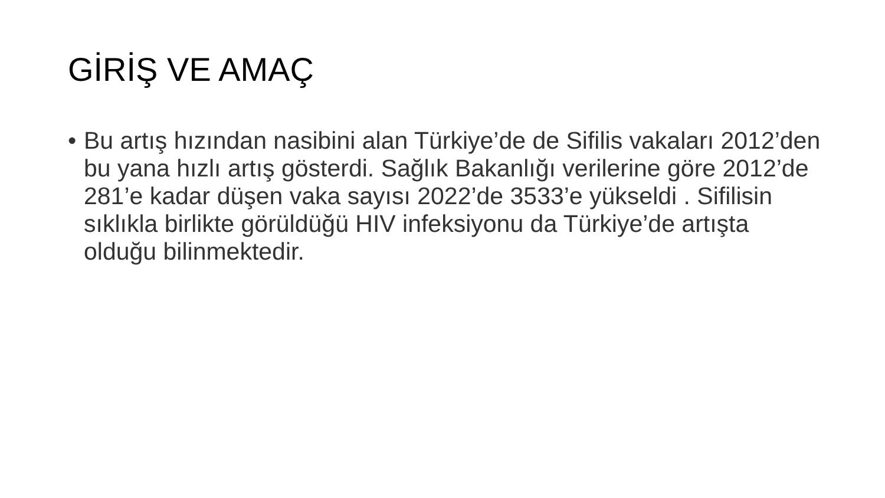GİRİŞ VE AMAÇ
• Bu artış hızından nasibini alan Türkiye’de de Sifilis vakaları 2012’den bu yana hızlı artış gösterdi. Sağlık Bakanlığı verilerine göre 2012’de 281’e kadar düşen vaka sayısı 2022’de 3533’e yükseldi . Sifilisin sıklıkla birlikte görüldüğü HIV infeksiyonu da Türkiye’de artışta olduğu bilinmektedir.